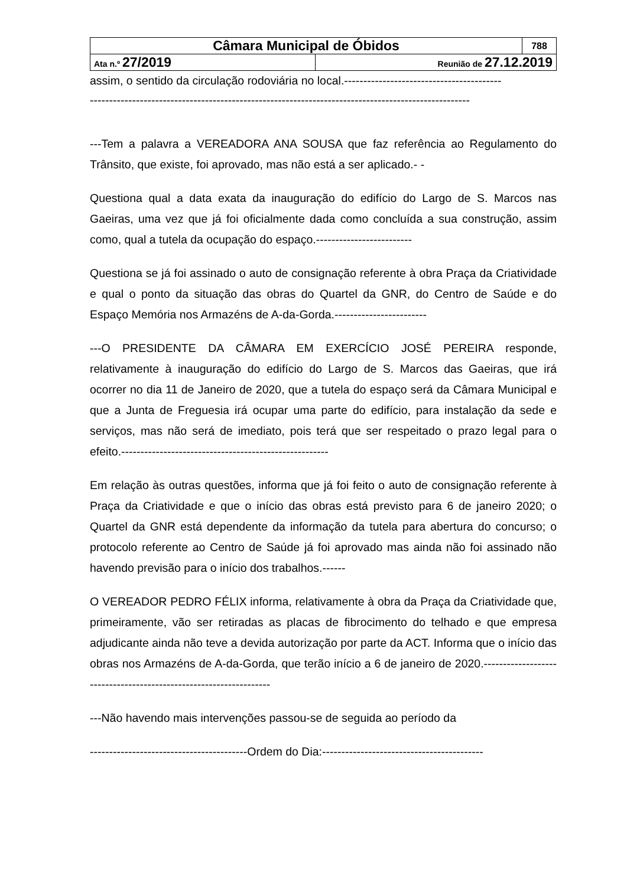| Câmara Municipal de Óbidos | | 788 |
| Ata n.º 27/2019 | Reunião de 27.12.2019 | |
assim, o sentido da circulação rodoviária no local.-----------------------------------------
---------------------------------------------------------------------------------------------------
---Tem a palavra a VEREADORA ANA SOUSA que faz referência ao Regulamento do Trânsito, que existe, foi aprovado, mas não está a ser aplicado.- -
Questiona qual a data exata da inauguração do edifício do Largo de S. Marcos nas Gaeiras, uma vez que já foi oficialmente dada como concluída a sua construção, assim como, qual a tutela da ocupação do espaço.-------------------------
Questiona se já foi assinado o auto de consignação referente à obra Praça da Criatividade e qual o ponto da situação das obras do Quartel da GNR, do Centro de Saúde e do Espaço Memória nos Armazéns de A-da-Gorda.------------------------
---O PRESIDENTE DA CÂMARA EM EXERCÍCIO JOSÉ PEREIRA responde, relativamente à inauguração do edifício do Largo de S. Marcos das Gaeiras, que irá ocorrer no dia 11 de Janeiro de 2020, que a tutela do espaço será da Câmara Municipal e que a Junta de Freguesia irá ocupar uma parte do edifício, para instalação da sede e serviços, mas não será de imediato, pois terá que ser respeitado o prazo legal para o efeito.------------------------------------------------------
Em relação às outras questões, informa que já foi feito o auto de consignação referente à Praça da Criatividade e que o início das obras está previsto para 6 de janeiro 2020; o Quartel da GNR está dependente da informação da tutela para abertura do concurso; o protocolo referente ao Centro de Saúde já foi aprovado mas ainda não foi assinado não havendo previsão para o início dos trabalhos.------
O VEREADOR PEDRO FÉLIX informa, relativamente à obra da Praça da Criatividade que, primeiramente, vão ser retiradas as placas de fibrocimento do telhado e que empresa adjudicante ainda não teve a devida autorização por parte da ACT. Informa que o início das obras nos Armazéns de A-da-Gorda, que terão início a 6 de janeiro de 2020.------------------------------------------------------------------
---Não havendo mais intervenções passou-se de seguida ao período da
-----------------------------------------Ordem do Dia:------------------------------------------